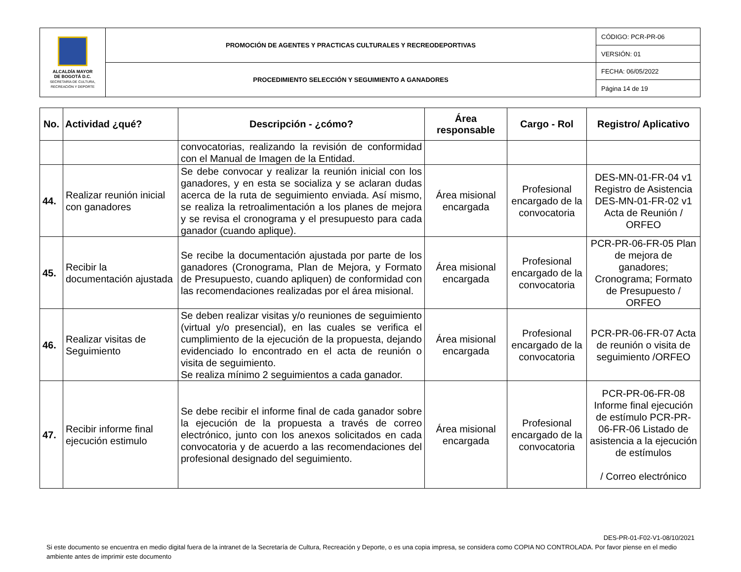| ALCALDÍA MAYOR DE BOGOTÁ D.C. SECRETARÍA DE CULTURA, RECREACIÓN Y DEPORTE | PROMOCIÓN DE AGENTES Y PRACTICAS CULTURALES Y RECREODEPORTIVAS | CÓDIGO: PCR-PR-06 |
| | | VERSIÓN: 01 |
| | PROCEDIMIENTO SELECCIÓN Y SEGUIMIENTO A GANADORES | FECHA: 06/05/2022 |
| | | Página 14 de 19 |
| No. | Actividad ¿qué? | Descripción - ¿cómo? | Área responsable | Cargo - Rol | Registro/ Aplicativo |
| --- | --- | --- | --- | --- | --- |
| | | convocatorias, realizando la revisión de conformidad con el Manual de Imagen de la Entidad. | | | |
| 44. | Realizar reunión inicial con ganadores | Se debe convocar y realizar la reunión inicial con los ganadores, y en esta se socializa y se aclaran dudas acerca de la ruta de seguimiento enviada. Así mismo, se realiza la retroalimentación a los planes de mejora y se revisa el cronograma y el presupuesto para cada ganador (cuando aplique). | Área misional encargada | Profesional encargado de la convocatoria | DES-MN-01-FR-04 v1 Registro de Asistencia DES-MN-01-FR-02 v1 Acta de Reunión / ORFEO |
| 45. | Recibir la documentación ajustada | Se recibe la documentación ajustada por parte de los ganadores (Cronograma, Plan de Mejora, y Formato de Presupuesto, cuando apliquen) de conformidad con las recomendaciones realizadas por el área misional. | Área misional encargada | Profesional encargado de la convocatoria | PCR-PR-06-FR-05 Plan de mejora de ganadores; Cronograma; Formato de Presupuesto / ORFEO |
| 46. | Realizar visitas de Seguimiento | Se deben realizar visitas y/o reuniones de seguimiento (virtual y/o presencial), en las cuales se verifica el cumplimiento de la ejecución de la propuesta, dejando evidenciado lo encontrado en el acta de reunión o visita de seguimiento. Se realiza mínimo 2 seguimientos a cada ganador. | Área misional encargada | Profesional encargado de la convocatoria | PCR-PR-06-FR-07 Acta de reunión o visita de seguimiento /ORFEO |
| 47. | Recibir informe final ejecución estimulo | Se debe recibir el informe final de cada ganador sobre la ejecución de la propuesta a través de correo electrónico, junto con los anexos solicitados en cada convocatoria y de acuerdo a las recomendaciones del profesional designado del seguimiento. | Área misional encargada | Profesional encargado de la convocatoria | PCR-PR-06-FR-08 Informe final ejecución de estímulo PCR-PR-06-FR-06 Listado de asistencia a la ejecución de estímulos / Correo electrónico |
DES-PR-01-F02-V1-08/10/2021
Si este documento se encuentra en medio digital fuera de la intranet de la Secretaría de Cultura, Recreación y Deporte, o es una copia impresa, se considera como COPIA NO CONTROLADA. Por favor piense en el medio ambiente antes de imprimir este documento